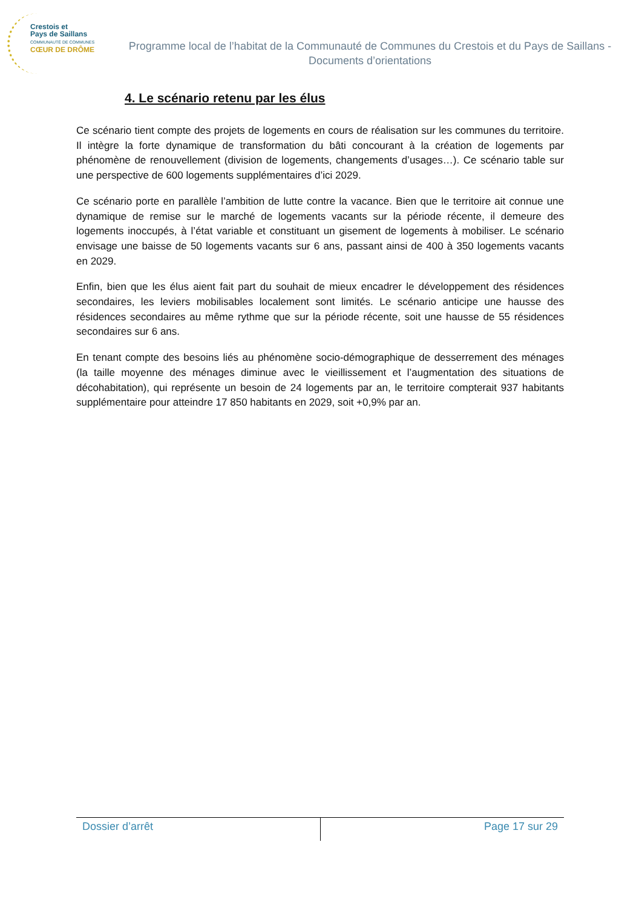Crestois et
Pays de Saillans
COMMUNAUTÉ DE COMMUNES
CŒUR DE DRÔME
Programme local de l’habitat de la Communauté de Communes du Crestois et du Pays de Saillans - Documents d’orientations
4. Le scénario retenu par les élus
Ce scénario tient compte des projets de logements en cours de réalisation sur les communes du territoire. Il intègre la forte dynamique de transformation du bâti concourant à la création de logements par phénomène de renouvellement (division de logements, changements d’usages…). Ce scénario table sur une perspective de 600 logements supplémentaires d’ici 2029.
Ce scénario porte en parallèle l’ambition de lutte contre la vacance. Bien que le territoire ait connue une dynamique de remise sur le marché de logements vacants sur la période récente, il demeure des logements inoccupés, à l’état variable et constituant un gisement de logements à mobiliser. Le scénario envisage une baisse de 50 logements vacants sur 6 ans, passant ainsi de 400 à 350 logements vacants en 2029.
Enfin, bien que les élus aient fait part du souhait de mieux encadrer le développement des résidences secondaires, les leviers mobilisables localement sont limités. Le scénario anticipe une hausse des résidences secondaires au même rythme que sur la période récente, soit une hausse de 55 résidences secondaires sur 6 ans.
En tenant compte des besoins liés au phénomène socio-démographique de desserrement des ménages (la taille moyenne des ménages diminue avec le vieillissement et l’augmentation des situations de décohabitation), qui représente un besoin de 24 logements par an, le territoire compterait 937 habitants supplémentaire pour atteindre 17 850 habitants en 2029, soit +0,9% par an.
Dossier d’arrêt Page 17 sur 29